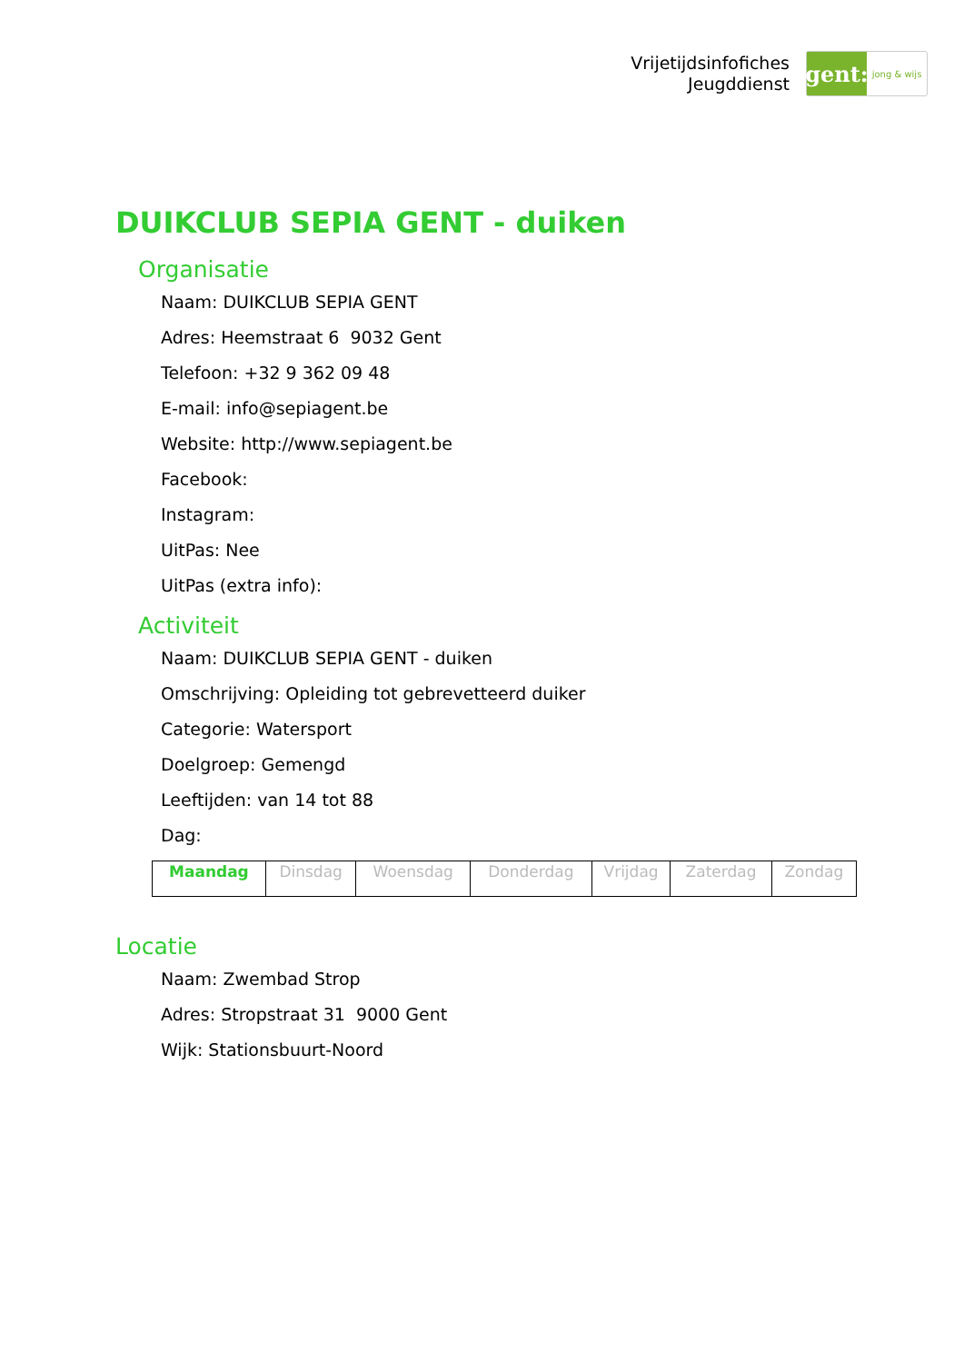Vrijetijdsinfofiches
Jeugddienst
gent:
jong & wijs
DUIKCLUB SEPIA GENT - duiken
Organisatie
Naam: DUIKCLUB SEPIA GENT
Adres: Heemstraat 6 9032 Gent
Telefoon: +32 9 362 09 48
E-mail: info@sepiagent.be
Website: http://www.sepiagent.be
Facebook:
Instagram:
UitPas: Nee
UitPas (extra info):
Activiteit
Naam: DUIKCLUB SEPIA GENT - duiken
Omschrijving: Opleiding tot gebrevetteerd duiker
Categorie: Watersport
Doelgroep: Gemengd
Leeftijden: van 14 tot 88
Dag:
| Maandag | Dinsdag | Woensdag | Donderdag | Vrijdag | Zaterdag | Zondag |
Locatie
Naam: Zwembad Strop
Adres: Stropstraat 31 9000 Gent
Wijk: Stationsbuurt-Noord